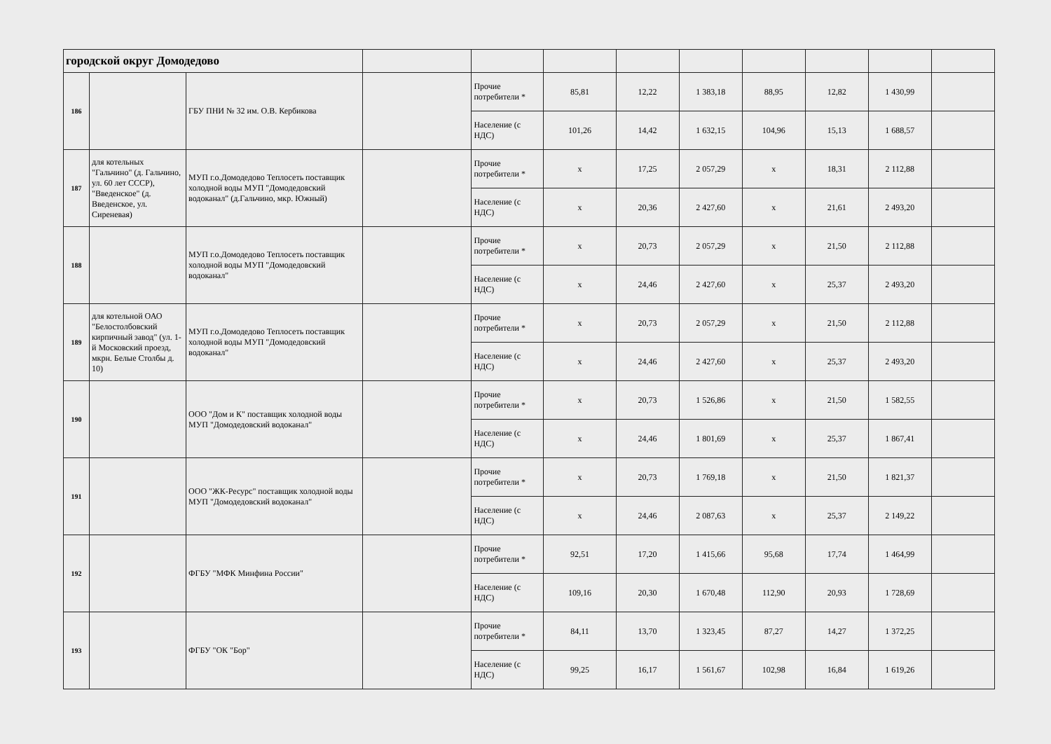| городской округ Домодедово | | | | | | | | | | | |
| 186 | | ГБУ ПНИ № 32 им. О.В. Кербикова | | Прочие потребители * | 85,81 | 12,22 | 1 383,18 | 88,95 | 12,82 | 1 430,99 | |
| | | | | Население (с НДС) | 101,26 | 14,42 | 1 632,15 | 104,96 | 15,13 | 1 688,57 | |
| 187 | для котельных "Гальчино" (д. Гальчино, ул. 60 лет СССР), "Введенское" (д. Введенское, ул. Сиреневая) | МУП г.о.Домодедово Теплосеть поставщик холодной воды МУП "Домодедовский водоканал" (д.Гальчино, мкр. Южный) | | Прочие потребители * | x | 17,25 | 2 057,29 | x | 18,31 | 2 112,88 | |
| | | | | Население (с НДС) | x | 20,36 | 2 427,60 | x | 21,61 | 2 493,20 | |
| 188 | | МУП г.о.Домодедово Теплосеть поставщик холодной воды МУП "Домодедовский водоканал" | | Прочие потребители * | x | 20,73 | 2 057,29 | x | 21,50 | 2 112,88 | |
| | | | | Население (с НДС) | x | 24,46 | 2 427,60 | x | 25,37 | 2 493,20 | |
| 189 | для котельной ОАО "Белостолбовский кирпичный завод" (ул. 1-й Московский проезд, мкрн. Белые Столбы д. 10) | МУП г.о.Домодедово Теплосеть поставщик холодной воды МУП "Домодедовский водоканал" | | Прочие потребители * | x | 20,73 | 2 057,29 | x | 21,50 | 2 112,88 | |
| | | | | Население (с НДС) | x | 24,46 | 2 427,60 | x | 25,37 | 2 493,20 | |
| 190 | | ООО "Дом и К" поставщик холодной воды МУП "Домодедовский водоканал" | | Прочие потребители * | x | 20,73 | 1 526,86 | x | 21,50 | 1 582,55 | |
| | | | | Население (с НДС) | x | 24,46 | 1 801,69 | x | 25,37 | 1 867,41 | |
| 191 | | ООО "ЖК-Ресурс" поставщик холодной воды МУП "Домодедовский водоканал" | | Прочие потребители * | x | 20,73 | 1 769,18 | x | 21,50 | 1 821,37 | |
| | | | | Население (с НДС) | x | 24,46 | 2 087,63 | x | 25,37 | 2 149,22 | |
| 192 | | ФГБУ "МФК Минфина России" | | Прочие потребители * | 92,51 | 17,20 | 1 415,66 | 95,68 | 17,74 | 1 464,99 | |
| | | | | Население (с НДС) | 109,16 | 20,30 | 1 670,48 | 112,90 | 20,93 | 1 728,69 | |
| 193 | | ФГБУ "ОК "Бор" | | Прочие потребители * | 84,11 | 13,70 | 1 323,45 | 87,27 | 14,27 | 1 372,25 | |
| | | | | Население (с НДС) | 99,25 | 16,17 | 1 561,67 | 102,98 | 16,84 | 1 619,26 | |